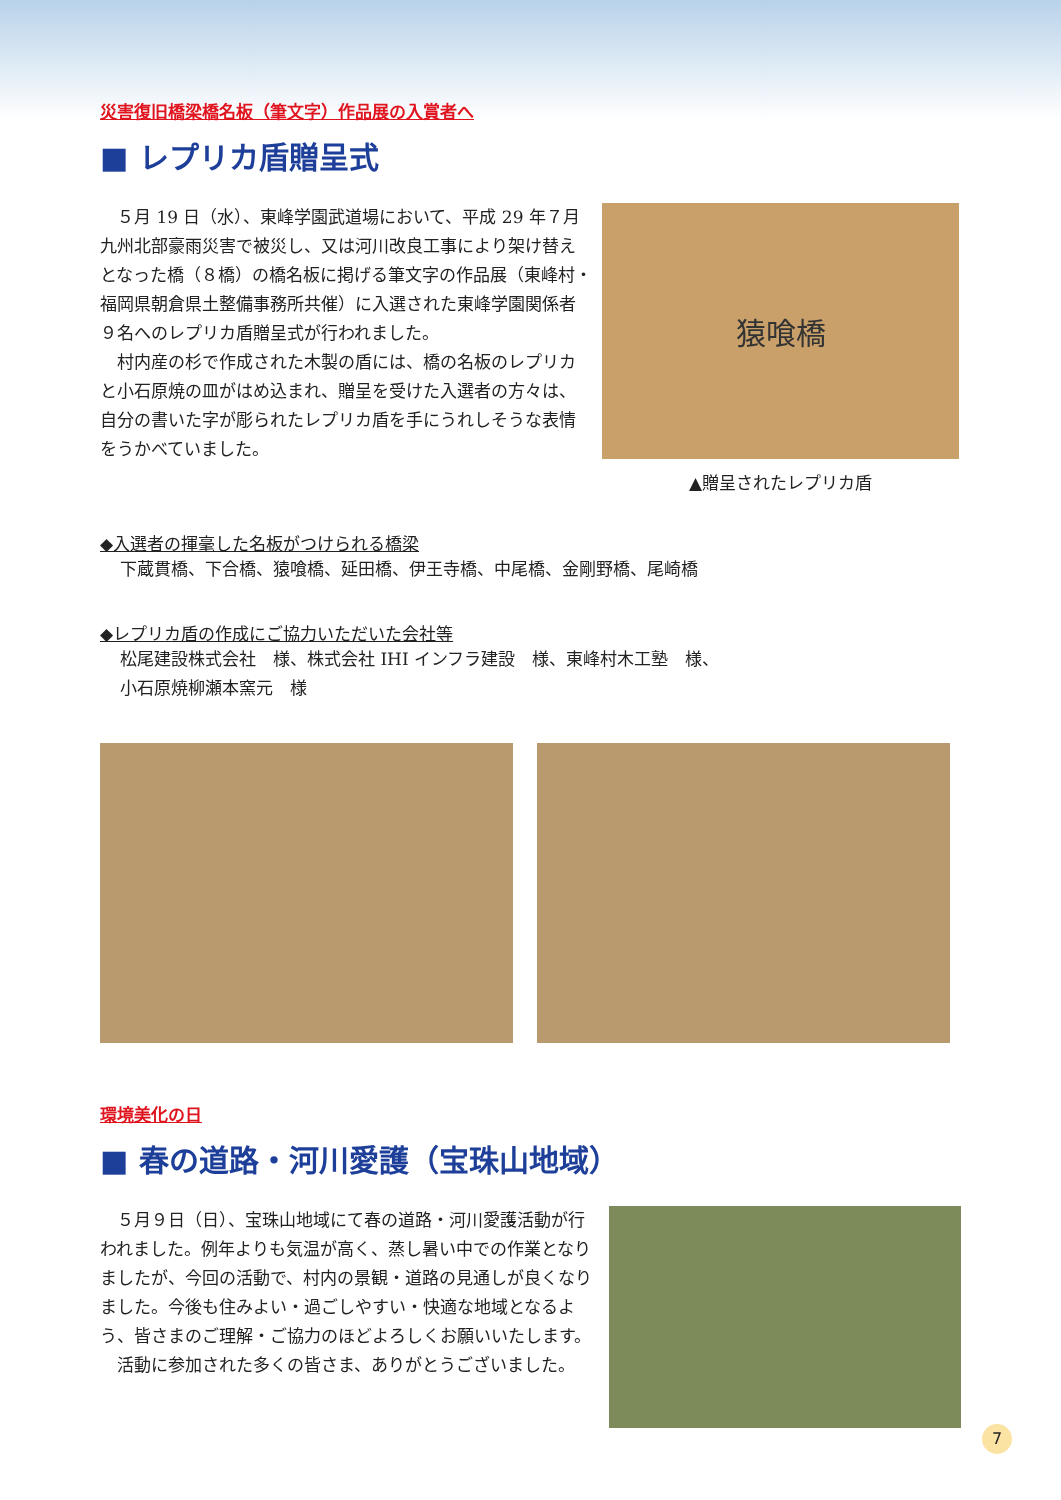災害復旧橋梁橋名板（筆文字）作品展の入賞者へ
■ レプリカ盾贈呈式
　５月 19 日（水）、東峰学園武道場において、平成 29 年７月九州北部豪雨災害で被災し、又は河川改良工事により架け替えとなった橋（８橋）の橋名板に掲げる筆文字の作品展（東峰村・福岡県朝倉県土整備事務所共催）に入選された東峰学園関係者９名へのレプリカ盾贈呈式が行われました。
　村内産の杉で作成された木製の盾には、橋の名板のレプリカと小石原焼の皿がはめ込まれ、贈呈を受けた入選者の方々は、自分の書いた字が彫られたレプリカ盾を手にうれしそうな表情をうかべていました。
猿喰橋
▲贈呈されたレプリカ盾
◆入選者の揮毫した名板がつけられる橋梁
下蔵貫橋、下合橋、猿喰橋、延田橋、伊王寺橋、中尾橋、金剛野橋、尾崎橋
◆レプリカ盾の作成にご協力いただいた会社等
松尾建設株式会社　様、株式会社 IHI インフラ建設　様、東峰村木工塾　様、
小石原焼柳瀬本窯元　様
環境美化の日
■ 春の道路・河川愛護（宝珠山地域）
　５月９日（日）、宝珠山地域にて春の道路・河川愛護活動が行われました。例年よりも気温が高く、蒸し暑い中での作業となりましたが、今回の活動で、村内の景観・道路の見通しが良くなりました。今後も住みよい・過ごしやすい・快適な地域となるよう、皆さまのご理解・ご協力のほどよろしくお願いいたします。
　活動に参加された多くの皆さま、ありがとうございました。
7